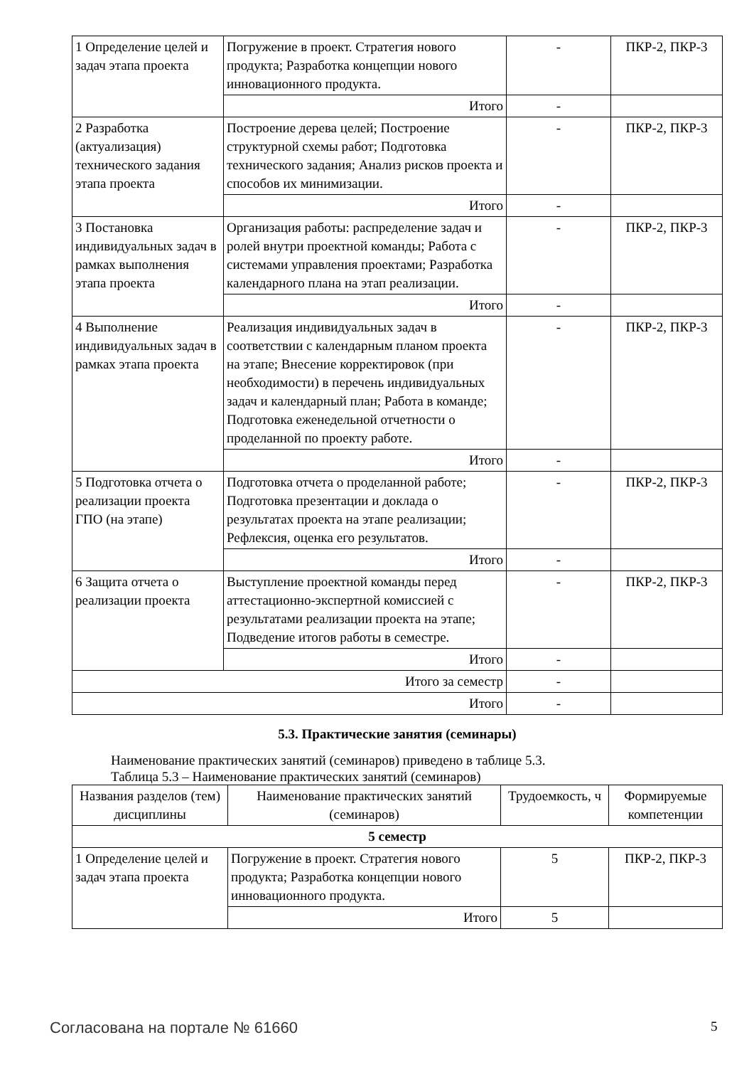| 1 Определение целей и задач этапа проекта | Погружение в проект. Стратегия нового продукта; Разработка концепции нового инновационного продукта. | - | ПКР-2, ПКР-3 |
| | Итого | - | |
| 2 Разработка (актуализация) технического задания этапа проекта | Построение дерева целей; Построение структурной схемы работ; Подготовка технического задания; Анализ рисков проекта и способов их минимизации. | - | ПКР-2, ПКР-3 |
| | Итого | - | |
| 3 Постановка индивидуальных задач в рамках выполнения этапа проекта | Организация работы: распределение задач и ролей внутри проектной команды; Работа с системами управления проектами; Разработка календарного плана на этап реализации. | - | ПКР-2, ПКР-3 |
| | Итого | - | |
| 4 Выполнение индивидуальных задач в рамках этапа проекта | Реализация индивидуальных задач в соответствии с календарным планом проекта на этапе; Внесение корректировок (при необходимости) в перечень индивидуальных задач и календарный план; Работа в команде; Подготовка еженедельной отчетности о проделанной по проекту работе. | - | ПКР-2, ПКР-3 |
| | Итого | - | |
| 5 Подготовка отчета о реализации проекта ГПО (на этапе) | Подготовка отчета о проделанной работе; Подготовка презентации и доклада о результатах проекта на этапе реализации; Рефлексия, оценка его результатов. | - | ПКР-2, ПКР-3 |
| | Итого | - | |
| 6 Защита отчета о реализации проекта | Выступление проектной команды перед аттестационно-экспертной комиссией с результатами реализации проекта на этапе; Подведение итогов работы в семестре. | - | ПКР-2, ПКР-3 |
| | Итого | - | |
| Итого за семестр | | - | |
| Итого | | - | |
5.3. Практические занятия (семинары)
Наименование практических занятий (семинаров) приведено в таблице 5.3.
Таблица 5.3 – Наименование практических занятий (семинаров)
| Названия разделов (тем) дисциплины | Наименование практических занятий (семинаров) | Трудоемкость, ч | Формируемые компетенции |
| --- | --- | --- | --- |
| 5 семестр | | | |
| 1 Определение целей и задач этапа проекта | Погружение в проект. Стратегия нового продукта; Разработка концепции нового инновационного продукта. | 5 | ПКР-2, ПКР-3 |
| | Итого | 5 | |
Согласована на портале № 61660 5